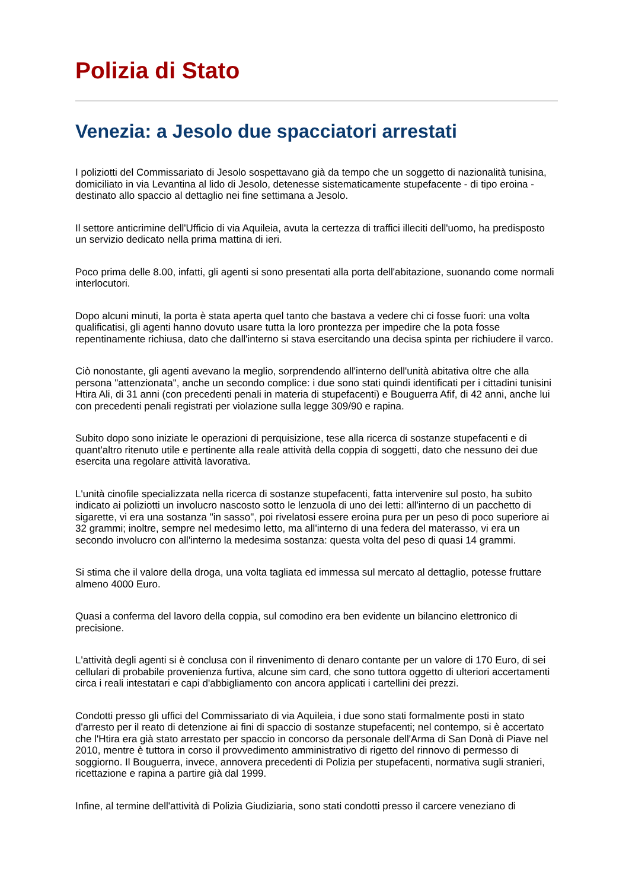Polizia di Stato
Venezia: a Jesolo due spacciatori arrestati
I poliziotti del Commissariato di Jesolo sospettavano già da tempo che un soggetto di nazionalità tunisina, domiciliato in via Levantina al lido di Jesolo, detenesse sistematicamente stupefacente - di tipo eroina - destinato allo spaccio al dettaglio nei fine settimana a Jesolo.
Il settore anticrimine dell'Ufficio di via Aquileia, avuta la certezza di traffici illeciti dell'uomo, ha predisposto un servizio dedicato nella prima mattina di ieri.
Poco prima delle 8.00, infatti, gli agenti si sono presentati alla porta dell'abitazione, suonando come normali interlocutori.
Dopo alcuni minuti, la porta è stata aperta quel tanto che bastava a vedere chi ci fosse fuori: una volta qualificatisi, gli agenti hanno dovuto usare tutta la loro prontezza per impedire che la pota fosse repentinamente richiusa, dato che dall'interno si stava esercitando una decisa spinta per richiudere il varco.
Ciò nonostante, gli agenti avevano la meglio, sorprendendo all'interno dell'unità abitativa oltre che alla persona "attenzionata", anche un secondo complice: i due sono stati quindi identificati per i cittadini tunisini Htira Ali, di 31 anni (con precedenti penali in materia di stupefacenti) e Bouguerra Afif, di 42 anni, anche lui con precedenti penali registrati per violazione sulla legge 309/90 e rapina.
Subito dopo sono iniziate le operazioni di perquisizione, tese alla ricerca di sostanze stupefacenti e di quant'altro ritenuto utile e pertinente alla reale attività della coppia di soggetti, dato che nessuno dei due esercita una regolare attività lavorativa.
L'unità cinofile specializzata nella ricerca di sostanze stupefacenti, fatta intervenire sul posto, ha subito indicato ai poliziotti un involucro nascosto sotto le lenzuola di uno dei letti: all'interno di un pacchetto di sigarette, vi era una sostanza "in sasso", poi rivelatosi essere eroina pura per un peso di poco superiore ai 32 grammi; inoltre, sempre nel medesimo letto, ma all'interno di una federa del materasso, vi era un secondo involucro con all'interno la medesima sostanza: questa volta del peso di quasi 14 grammi.
Si stima che il valore della droga, una volta tagliata ed immessa sul mercato al dettaglio, potesse fruttare almeno 4000 Euro.
Quasi a conferma del lavoro della coppia, sul comodino era ben evidente un bilancino elettronico di precisione.
L'attività degli agenti si è conclusa con il rinvenimento di denaro contante per un valore di 170 Euro, di sei cellulari di probabile provenienza furtiva, alcune sim card, che sono tuttora oggetto di ulteriori accertamenti circa i reali intestatari e capi d'abbigliamento con ancora applicati i cartellini dei prezzi.
Condotti presso gli uffici del Commissariato di via Aquileia, i due sono stati formalmente posti in stato d'arresto per il reato di detenzione ai fini di spaccio di sostanze stupefacenti; nel contempo, si è accertato che l'Htira era già stato arrestato per spaccio in concorso da personale dell'Arma di San Donà di Piave nel 2010, mentre è tuttora in corso il provvedimento amministrativo di rigetto del rinnovo di permesso di soggiorno. Il Bouguerra, invece, annovera precedenti di Polizia per stupefacenti, normativa sugli stranieri, ricettazione e rapina a partire già dal 1999.
Infine, al termine dell'attività di Polizia Giudiziaria, sono stati condotti presso il carcere veneziano di